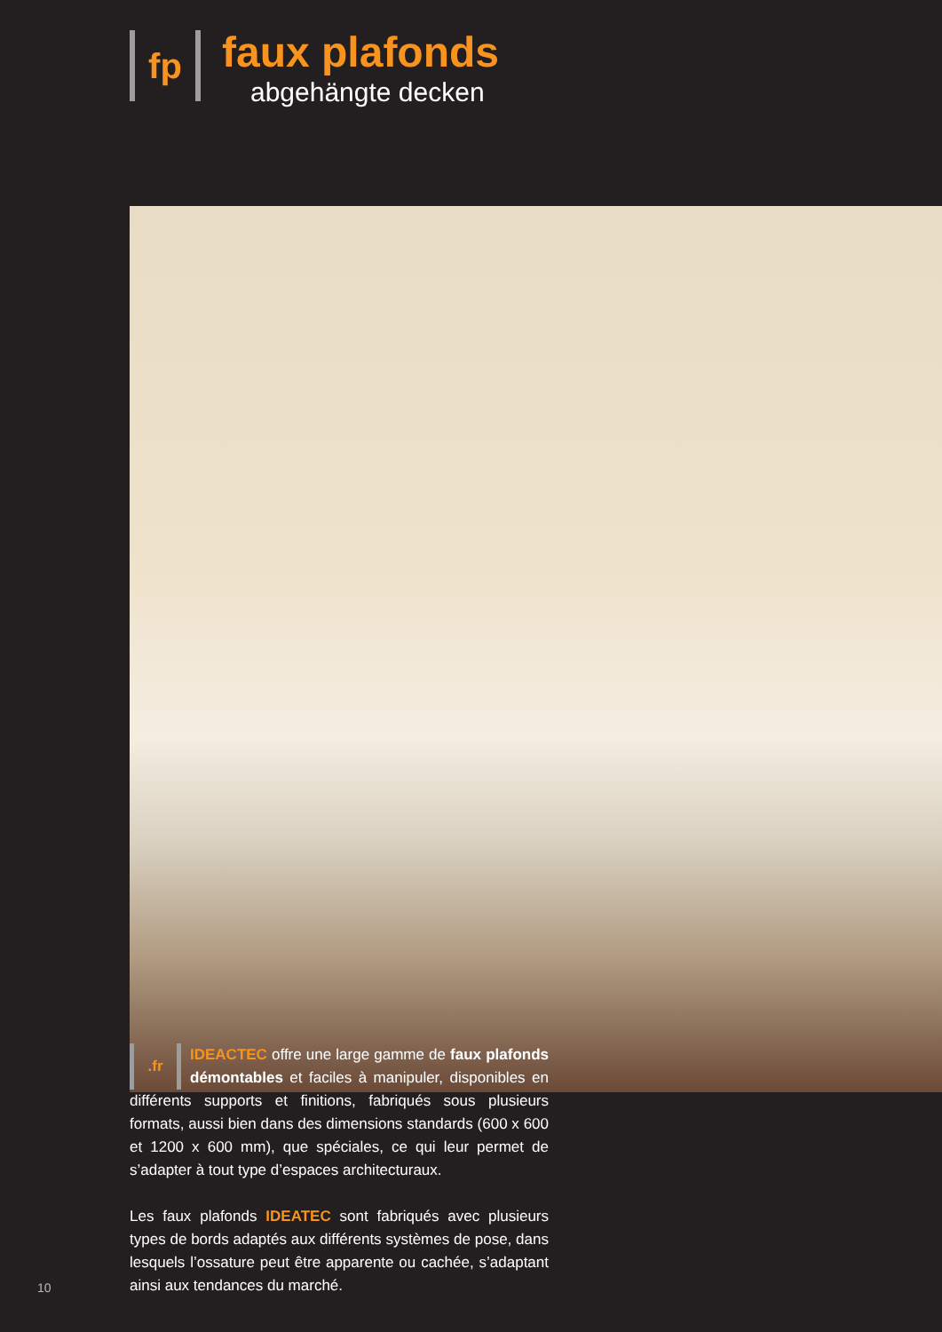fp
faux plafonds
abgehängte decken
.fr
IDEACTEC offre une large gamme de faux plafonds démontables et faciles à manipuler, disponibles en différents supports et finitions, fabriqués sous plusieurs formats, aussi bien dans des dimensions standards (600 x 600 et 1200 x 600 mm), que spéciales, ce qui leur permet de s’adapter à tout type d’espaces architecturaux.
Les faux plafonds IDEATEC sont fabriqués avec plusieurs types de bords adaptés aux différents systèmes de pose, dans lesquels l’ossature peut être apparente ou cachée, s’adaptant ainsi aux tendances du marché.
10